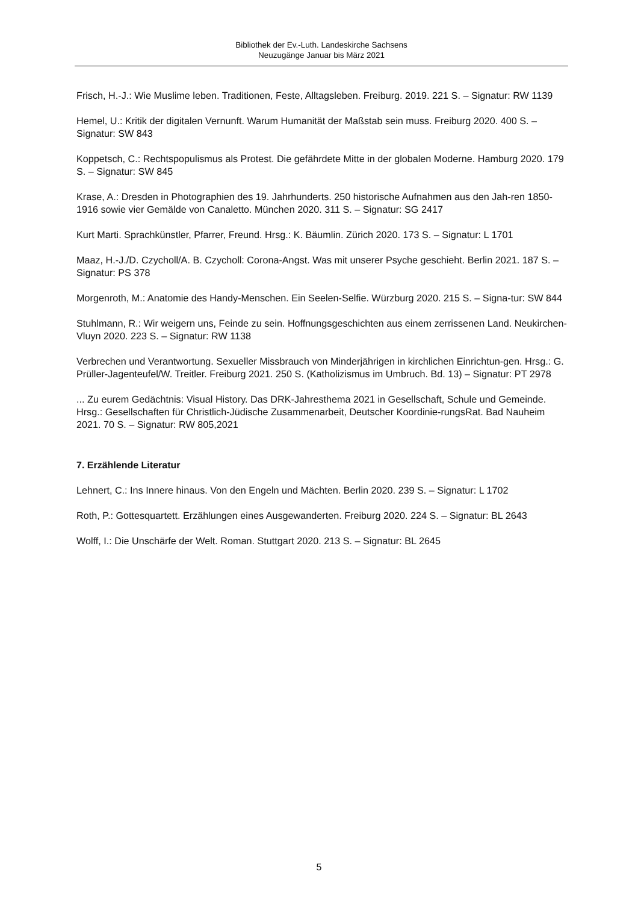Bibliothek der Ev.-Luth. Landeskirche Sachsens
Neuzugänge Januar bis März 2021
Frisch, H.-J.: Wie Muslime leben. Traditionen, Feste, Alltagsleben. Freiburg. 2019. 221 S. – Signatur: RW 1139
Hemel, U.: Kritik der digitalen Vernunft. Warum Humanität der Maßstab sein muss. Freiburg 2020. 400 S. – Signatur: SW 843
Koppetsch, C.: Rechtspopulismus als Protest. Die gefährdete Mitte in der globalen Moderne. Hamburg 2020. 179 S. – Signatur: SW 845
Krase, A.: Dresden in Photographien des 19. Jahrhunderts. 250 historische Aufnahmen aus den Jah-ren 1850-1916 sowie vier Gemälde von Canaletto. München 2020. 311 S. – Signatur: SG 2417
Kurt Marti. Sprachkünstler, Pfarrer, Freund. Hrsg.: K. Bäumlin. Zürich 2020. 173 S. – Signatur: L 1701
Maaz, H.-J./D. Czycholl/A. B. Czycholl: Corona-Angst. Was mit unserer Psyche geschieht. Berlin 2021. 187 S. – Signatur: PS 378
Morgenroth, M.: Anatomie des Handy-Menschen. Ein Seelen-Selfie. Würzburg 2020. 215 S. – Signa-tur: SW 844
Stuhlmann, R.: Wir weigern uns, Feinde zu sein. Hoffnungsgeschichten aus einem zerrissenen Land. Neukirchen-Vluyn 2020. 223 S. – Signatur: RW 1138
Verbrechen und Verantwortung. Sexueller Missbrauch von Minderjährigen in kirchlichen Einrichtun-gen. Hrsg.: G. Prüller-Jagenteufel/W. Treitler. Freiburg 2021. 250 S. (Katholizismus im Umbruch. Bd. 13) – Signatur: PT 2978
... Zu eurem Gedächtnis: Visual History. Das DRK-Jahresthema 2021 in Gesellschaft, Schule und Gemeinde. Hrsg.: Gesellschaften für Christlich-Jüdische Zusammenarbeit, Deutscher Koordinie-rungsRat. Bad Nauheim 2021. 70 S. – Signatur: RW 805,2021
7. Erzählende Literatur
Lehnert, C.: Ins Innere hinaus. Von den Engeln und Mächten. Berlin 2020. 239 S. – Signatur: L 1702
Roth, P.: Gottesquartett. Erzählungen eines Ausgewanderten. Freiburg 2020. 224 S. – Signatur: BL 2643
Wolff, I.: Die Unschärfe der Welt. Roman. Stuttgart 2020. 213 S. – Signatur: BL 2645
5